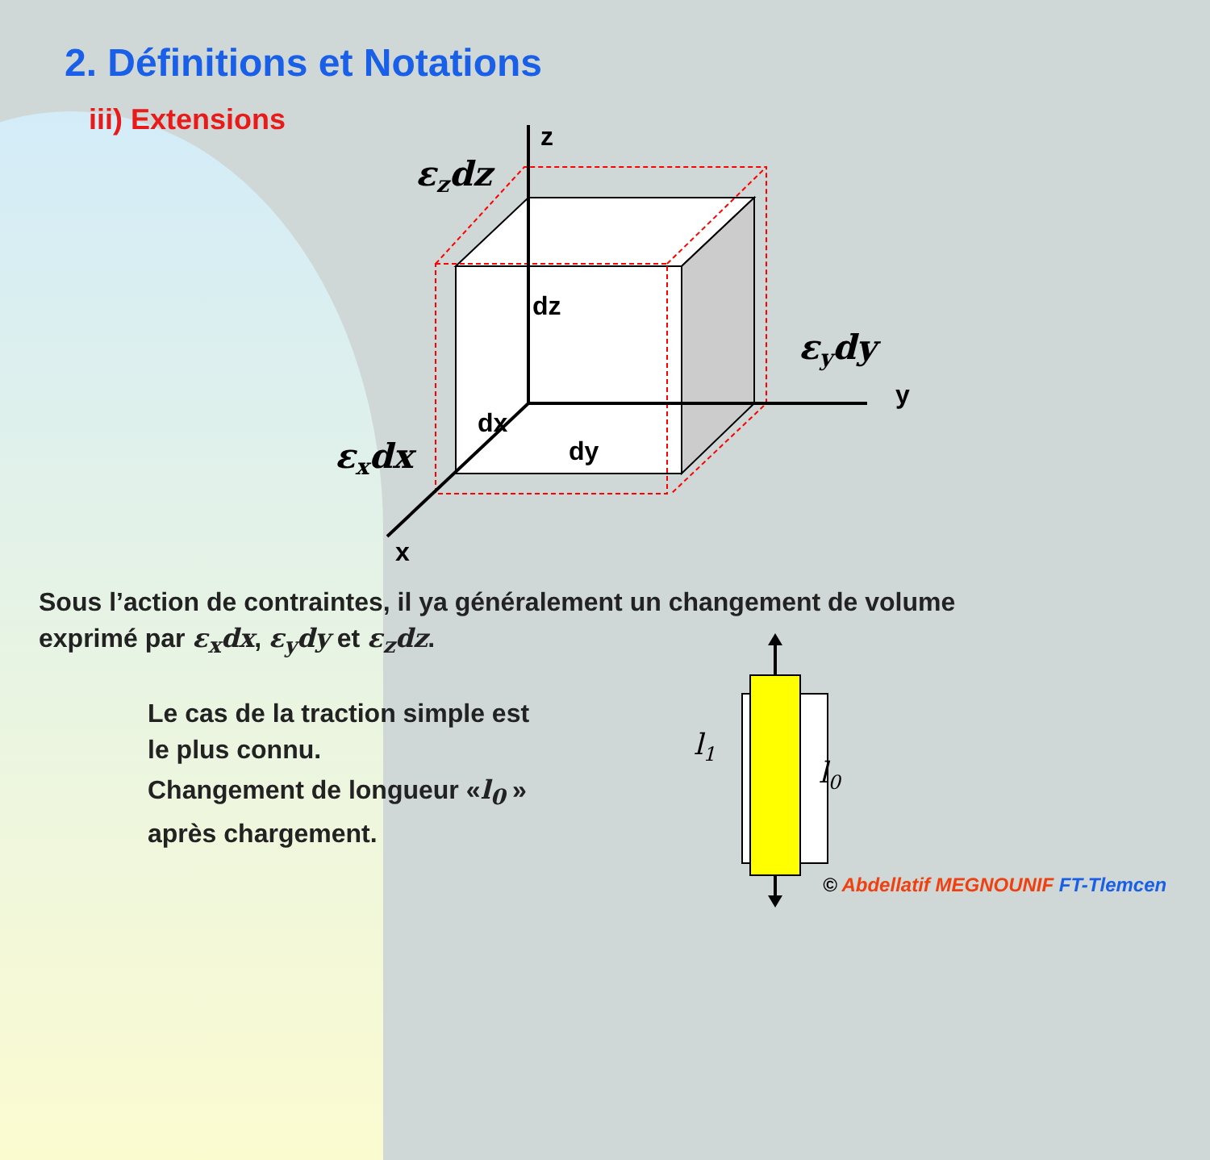2. Définitions et Notations
iii) Extensions
z
y
x
dz
dx
dy
εzdz
εydy
εxdx
Sous l’action de contraintes, il ya généralement un changement de volume
exprimé par ε<sub>x</sub>dx, ε<sub>y</sub>dy et ε<sub>z</sub>dz.
Le cas de la traction simple est
le plus connu.
Changement de longueur «l<sub>0</sub> »
après chargement.
l1
l0
© Abdellatif MEGNOUNIF FT-Tlemcen